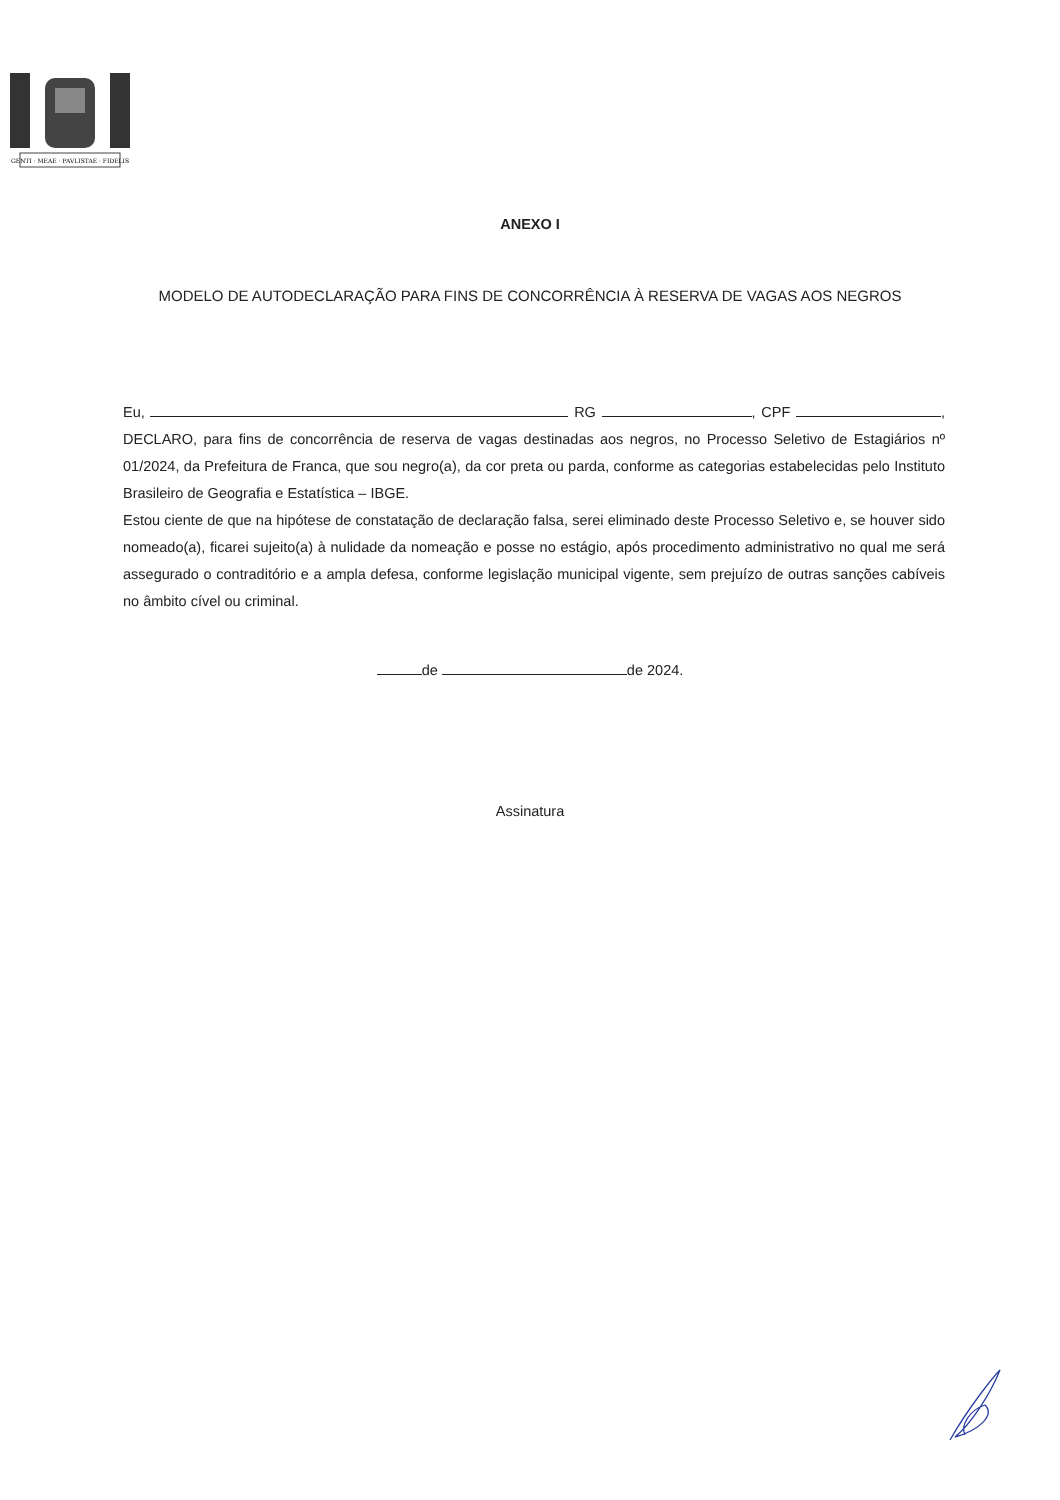GENTI · MEAE · PAVLISTAE · FIDELIS
ANEXO I
MODELO DE AUTODECLARAÇÃO PARA FINS DE CONCORRÊNCIA À RESERVA DE VAGAS AOS NEGROS
Eu, RG , CPF , DECLARO, para fins de concorrência de reserva de vagas destinadas aos negros, no Processo Seletivo de Estagiários nº 01/2024, da Prefeitura de Franca, que sou negro(a), da cor preta ou parda, conforme as categorias estabelecidas pelo Instituto Brasileiro de Geografia e Estatística – IBGE.
Estou ciente de que na hipótese de constatação de declaração falsa, serei eliminado deste Processo Seletivo e, se houver sido nomeado(a), ficarei sujeito(a) à nulidade da nomeação e posse no estágio, após procedimento administrativo no qual me será assegurado o contraditório e a ampla defesa, conforme legislação municipal vigente, sem prejuízo de outras sanções cabíveis no âmbito cível ou criminal.
de de 2024.
Assinatura